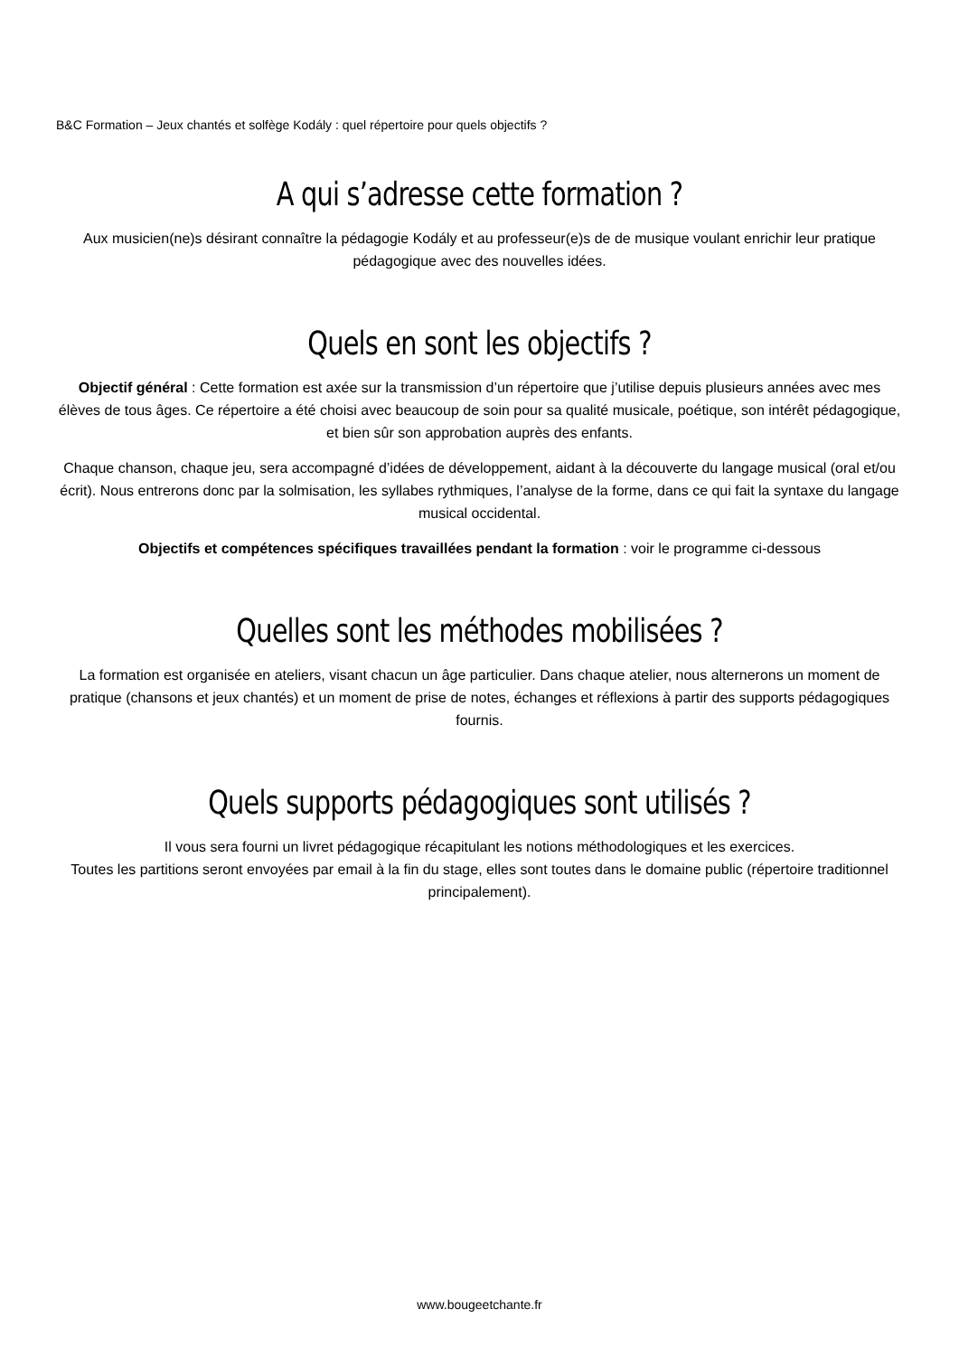B&C Formation – Jeux chantés et solfège Kodály : quel répertoire pour quels objectifs ?
A qui s’adresse cette formation ?
Aux musicien(ne)s désirant connaître la pédagogie Kodály et au professeur(e)s de de musique voulant enrichir leur pratique pédagogique avec des nouvelles idées.
Quels en sont les objectifs ?
Objectif général : Cette formation est axée sur la transmission d’un répertoire que j’utilise depuis plusieurs années avec mes élèves de tous âges. Ce répertoire a été choisi avec beaucoup de soin pour sa qualité musicale, poétique, son intérêt pédagogique, et bien sûr son approbation auprès des enfants.
Chaque chanson, chaque jeu, sera accompagné d’idées de développement, aidant à la découverte du langage musical (oral et/ou écrit). Nous entrerons donc par la solmisation, les syllabes rythmiques, l’analyse de la forme, dans ce qui fait la syntaxe du langage musical occidental.
Objectifs et compétences spécifiques travaillées pendant la formation : voir le programme ci-dessous
Quelles sont les méthodes mobilisées ?
La formation est organisée en ateliers, visant chacun un âge particulier. Dans chaque atelier, nous alternerons un moment de pratique (chansons et jeux chantés) et un moment de prise de notes, échanges et réflexions à partir des supports pédagogiques fournis.
Quels supports pédagogiques sont utilisés ?
Il vous sera fourni un livret pédagogique récapitulant les notions méthodologiques et les exercices.
Toutes les partitions seront envoyées par email à la fin du stage, elles sont toutes dans le domaine public (répertoire traditionnel principalement).
www.bougeetchante.fr